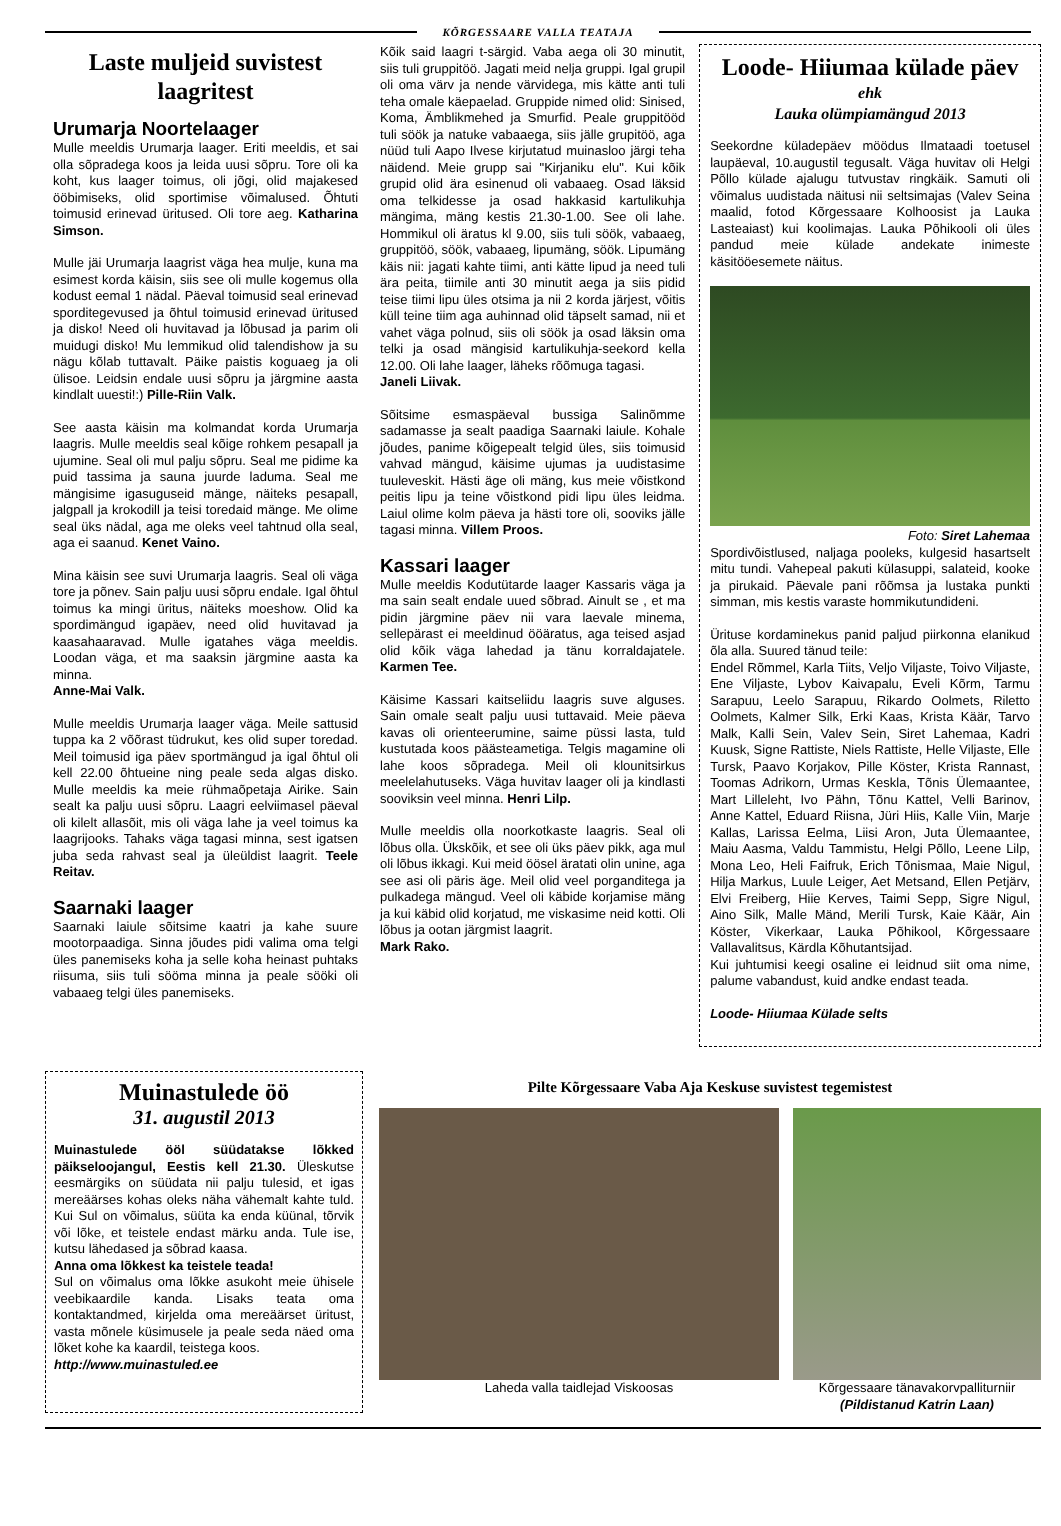KÕRGESSAARE VALLA TEATAJA
Laste muljeid suvistest laagritest
Urumarja Noortelaager
Mulle meeldis Urumarja laager. Eriti meeldis, et sai olla sõpradega koos ja leida uusi sõpru. Tore oli ka koht, kus laager toimus, oli jõgi, olid majakesed ööbimiseks, olid sportimise võimalused. Õhtuti toimusid erinevad üritused. Oli tore aeg. Katharina Simson.
Mulle jäi Urumarja laagrist väga hea mulje, kuna ma esimest korda käisin, siis see oli mulle kogemus olla kodust eemal 1 nädal. Päeval toimusid seal erinevad sporditegevused ja õhtul toimusid erinevad üritused ja disko! Need oli huvitavad ja lõbusad ja parim oli muidugi disko! Mu lemmikud olid talendishow ja su nägu kõlab tuttavalt. Päike paistis koguaeg ja oli ülisoe. Leidsin endale uusi sõpru ja järgmine aasta kindlalt uuesti!:) Pille-Riin Valk.
See aasta käisin ma kolmandat korda Urumarja laagris. Mulle meeldis seal kõige rohkem pesapall ja ujumine. Seal oli mul palju sõpru. Seal me pidime ka puid tassima ja sauna juurde laduma. Seal me mängisime igasuguseid mänge, näiteks pesapall, jalgpall ja krokodill ja teisi toredaid mänge. Me olime seal üks nädal, aga me oleks veel tahtnud olla seal, aga ei saanud. Kenet Vaino.
Mina käisin see suvi Urumarja laagris. Seal oli väga tore ja põnev. Sain palju uusi sõpru endale. Igal õhtul toimus ka mingi üritus, näiteks moeshow. Olid ka spordimängud igapäev, need olid huvitavad ja kaasahaaravad. Mulle igatahes väga meeldis. Loodan väga, et ma saaksin järgmine aasta ka minna.
Anne-Mai Valk.
Mulle meeldis Urumarja laager väga. Meile sattusid tuppa ka 2 võõrast tüdrukut, kes olid super toredad. Meil toimusid iga päev sportmängud ja igal õhtul oli kell 22.00 õhtueine ning peale seda algas disko. Mulle meeldis ka meie rühmaõpetaja Airike. Sain sealt ka palju uusi sõpru. Laagri eelviimasel päeval oli kilelt allasõit, mis oli väga lahe ja veel toimus ka laagrijooks. Tahaks väga tagasi minna, sest igatsen juba seda rahvast seal ja üleüldist laagrit. Teele Reitav.
Saarnaki laager
Saarnaki laiule sõitsime kaatri ja kahe suure mootorpaadiga. Sinna jõudes pidi valima oma telgi üles panemiseks koha ja selle koha heinast puhtaks riisuma, siis tuli sööma minna ja peale sööki oli vabaaeg telgi üles panemiseks.
Kõik said laagri t-särgid. Vaba aega oli 30 minutit, siis tuli gruppitöö. Jagati meid nelja gruppi. Igal grupil oli oma värv ja nende värvidega, mis kätte anti tuli teha omale käepaelad. Gruppide nimed olid: Sinised, Koma, Ämblikmehed ja Smurfid. Peale gruppitööd tuli söök ja natuke vabaaega, siis jälle grupitöö, aga nüüd tuli Aapo Ilvese kirjutatud muinasloo järgi teha näidend. Meie grupp sai "Kirjaniku elu". Kui kõik grupid olid ära esinenud oli vabaaeg. Osad läksid oma telkidesse ja osad hakkasid kartulikuhja mängima, mäng kestis 21.30-1.00. See oli lahe. Hommikul oli äratus kl 9.00, siis tuli söök, vabaaeg, gruppitöö, söök, vabaaeg, lipumäng, söök. Lipumäng käis nii: jagati kahte tiimi, anti kätte lipud ja need tuli ära peita, tiimile anti 30 minutit aega ja siis pidid teise tiimi lipu üles otsima ja nii 2 korda järjest, võitis küll teine tiim aga auhinnad olid täpselt samad, nii et vahet väga polnud, siis oli söök ja osad läksin oma telki ja osad mängisid kartulikuhja-seekord kella 12.00. Oli lahe laager, läheks rõõmuga tagasi.
Janeli Liivak.
Sõitsime esmaspäeval bussiga Salinõmme sadamasse ja sealt paadiga Saarnaki laiule. Kohale jõudes, panime kõigepealt telgid üles, siis toimusid vahvad mängud, käisime ujumas ja uudistasime tuuleveskit. Hästi äge oli mäng, kus meie võistkond peitis lipu ja teine võistkond pidi lipu üles leidma. Laiul olime kolm päeva ja hästi tore oli, sooviks jälle tagasi minna. Villem Proos.
Kassari laager
Mulle meeldis Kodutütarde laager Kassaris väga ja ma sain sealt endale uued sõbrad. Ainult se , et ma pidin järgmine päev nii vara laevale minema, sellepärast ei meeldinud ööäratus, aga teised asjad olid kõik väga lahedad ja tänu korraldajatele. Karmen Tee.
Käisime Kassari kaitseliidu laagris suve alguses. Sain omale sealt palju uusi tuttavaid. Meie päeva kavas oli orienteerumine, saime püssi lasta, tuld kustutada koos päästeametiga. Telgis magamine oli lahe koos sõpradega. Meil oli klounitsirkus meelelahutuseks. Väga huvitav laager oli ja kindlasti sooviksin veel minna. Henri Lilp.
Mulle meeldis olla noorkotkaste laagris. Seal oli lõbus olla. Ükskõik, et see oli üks päev pikk, aga mul oli lõbus ikkagi. Kui meid öösel äratati olin unine, aga see asi oli päris äge. Meil olid veel porganditega ja pulkadega mängud. Veel oli käbide korjamise mäng ja kui käbid olid korjatud, me viskasime neid kotti. Oli lõbus ja ootan järgmist laagrit.
Mark Rako.
Loode- Hiiumaa külade päev
ehk
Lauka olümpiamängud 2013
Seekordne küladepäev möödus Ilmataadi toetusel laupäeval, 10.augustil tegusalt. Väga huvitav oli Helgi Põllo külade ajalugu tutvustav ringkäik. Samuti oli võimalus uudistada näitusi nii seltsimajas (Valev Seina maalid, fotod Kõrgessaare Kolhoosist ja Lauka Lasteaiast) kui koolimajas. Lauka Põhikooli oli üles pandud meie külade andekate inimeste käsitööesemete näitus.
Foto: Siret Lahemaa
Spordivõistlused, naljaga pooleks, kulgesid hasartselt mitu tundi. Vahepeal pakuti külasuppi, salateid, kooke ja pirukaid. Päevale pani rõõmsa ja lustaka punkti simman, mis kestis varaste hommikutundideni.
Ürituse kordaminekus panid paljud piirkonna elanikud õla alla. Suured tänud teile:
Endel Rõmmel, Karla Tiits, Veljo Viljaste, Toivo Viljaste, Ene Viljaste, Lybov Kaivapalu, Eveli Kõrm, Tarmu Sarapuu, Leelo Sarapuu, Rikardo Oolmets, Riletto Oolmets, Kalmer Silk, Erki Kaas, Krista Käär, Tarvo Malk, Kalli Sein, Valev Sein, Siret Lahemaa, Kadri Kuusk, Signe Rattiste, Niels Rattiste, Helle Viljaste, Elle Tursk, Paavo Korjakov, Pille Köster, Krista Rannast, Toomas Adrikorn, Urmas Keskla, Tõnis Ülemaantee, Mart Lilleleht, Ivo Pähn, Tõnu Kattel, Velli Barinov, Anne Kattel, Eduard Riisna, Jüri Hiis, Kalle Viin, Marje Kallas, Larissa Eelma, Liisi Aron, Juta Ülemaantee, Maiu Aasma, Valdu Tammistu, Helgi Põllo, Leene Lilp, Mona Leo, Heli Faifruk, Erich Tõnismaa, Maie Nigul, Hilja Markus, Luule Leiger, Aet Metsand, Ellen Petjärv, Elvi Freiberg, Hiie Kerves, Taimi Sepp, Sigre Nigul, Aino Silk, Malle Mänd, Merili Tursk, Kaie Käär, Ain Köster, Vikerkaar, Lauka Põhikool, Kõrgessaare Vallavalitsus, Kärdla Kõhutantsijad.
Kui juhtumisi keegi osaline ei leidnud siit oma nime, palume vabandust, kuid andke endast teada.
Loode- Hiiumaa Külade selts
Muinastulede öö
31. augustil 2013
Muinastulede ööl süüdatakse lõkked päikseloojangul, Eestis kell 21.30. Üleskutse eesmärgiks on süüdata nii palju tulesid, et igas mereäärses kohas oleks näha vähemalt kahte tuld. Kui Sul on võimalus, süüta ka enda küünal, tõrvik või lõke, et teistele endast märku anda. Tule ise, kutsu lähedased ja sõbrad kaasa.
Anna oma lõkkest ka teistele teada!
Sul on võimalus oma lõkke asukoht meie ühisele veebikaardile kanda. Lisaks teata oma kontaktandmed, kirjelda oma mereäärset üritust, vasta mõnele küsimusele ja peale seda näed oma lõket kohe ka kaardil, teistega koos.
http://www.muinastuled.ee
Pilte Kõrgessaare Vaba Aja Keskuse suvistest tegemistest
Laheda valla taidlejad Viskoosas Kõrgessaare tänavakorvpalliturniir
(Pildistanud Katrin Laan)